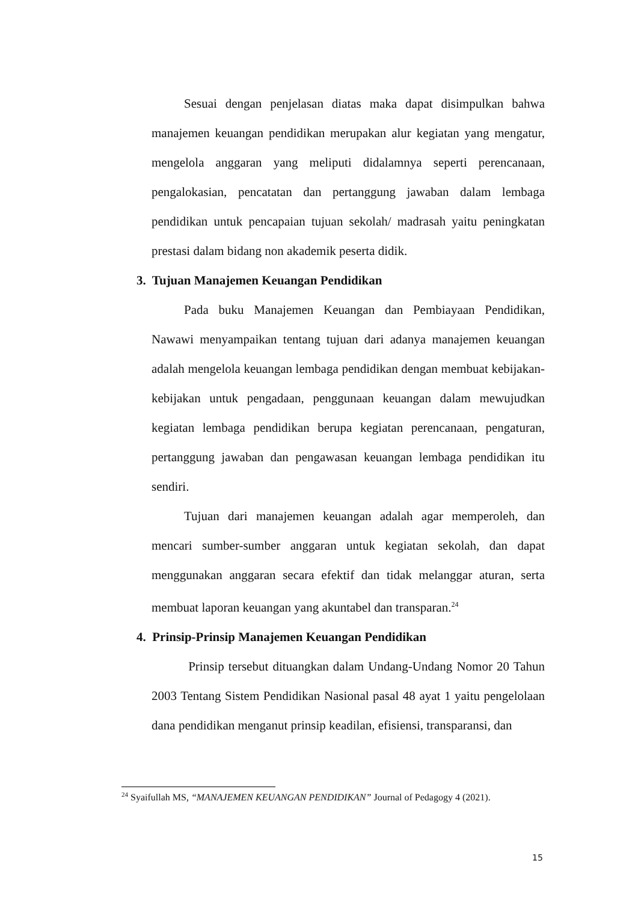Sesuai dengan penjelasan diatas maka dapat disimpulkan bahwa manajemen keuangan pendidikan merupakan alur kegiatan yang mengatur, mengelola anggaran yang meliputi didalamnya seperti perencanaan, pengalokasian, pencatatan dan pertanggung jawaban dalam lembaga pendidikan untuk pencapaian tujuan sekolah/ madrasah yaitu peningkatan prestasi dalam bidang non akademik peserta didik.
3. Tujuan Manajemen Keuangan Pendidikan
Pada buku Manajemen Keuangan dan Pembiayaan Pendidikan, Nawawi menyampaikan tentang tujuan dari adanya manajemen keuangan adalah mengelola keuangan lembaga pendidikan dengan membuat kebijakan-kebijakan untuk pengadaan, penggunaan keuangan dalam mewujudkan kegiatan lembaga pendidikan berupa kegiatan perencanaan, pengaturan, pertanggung jawaban dan pengawasan keuangan lembaga pendidikan itu sendiri.
Tujuan dari manajemen keuangan adalah agar memperoleh, dan mencari sumber-sumber anggaran untuk kegiatan sekolah, dan dapat menggunakan anggaran secara efektif dan tidak melanggar aturan, serta membuat laporan keuangan yang akuntabel dan transparan.<sup>24</sup>
4. Prinsip-Prinsip Manajemen Keuangan Pendidikan
Prinsip tersebut dituangkan dalam Undang-Undang Nomor 20 Tahun 2003 Tentang Sistem Pendidikan Nasional pasal 48 ayat 1 yaitu pengelolaan dana pendidikan menganut prinsip keadilan, efisiensi, transparansi, dan
<sup>24</sup> Syaifullah MS, “MANAJEMEN KEUANGAN PENDIDIKAN” Journal of Pedagogy 4 (2021).
15